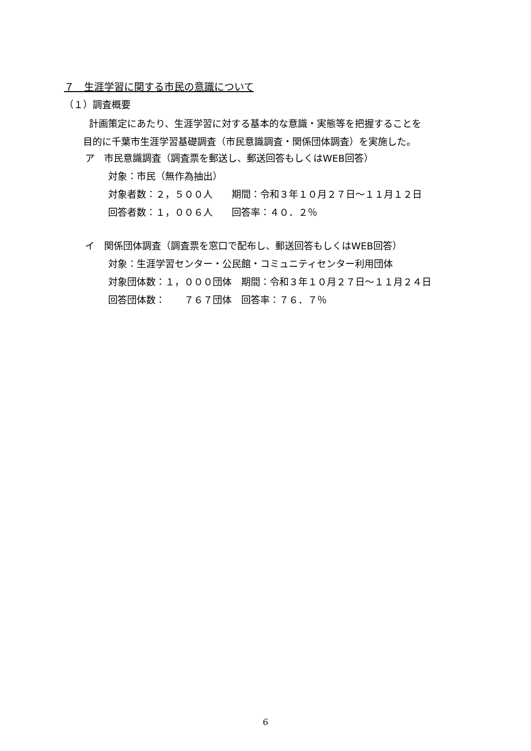７　生涯学習に関する市民の意識について
（１）調査概要
計画策定にあたり、生涯学習に対する基本的な意識・実態等を把握することを
目的に千葉市生涯学習基礎調査（市民意識調査・関係団体調査）を実施した。
ア　市民意識調査（調査票を郵送し、郵送回答もしくはWEB回答）
対象：市民（無作為抽出）
対象者数：２，５００人　　期間：令和３年１０月２７日～１１月１２日
回答者数：１，００６人　　回答率：４０．２％
イ　関係団体調査（調査票を窓口で配布し、郵送回答もしくはWEB回答）
対象：生涯学習センター・公民館・コミュニティセンター利用団体
対象団体数：１，０００団体　期間：令和３年１０月２７日～１１月２４日
回答団体数：　　７６７団体　回答率：７６．７％
6